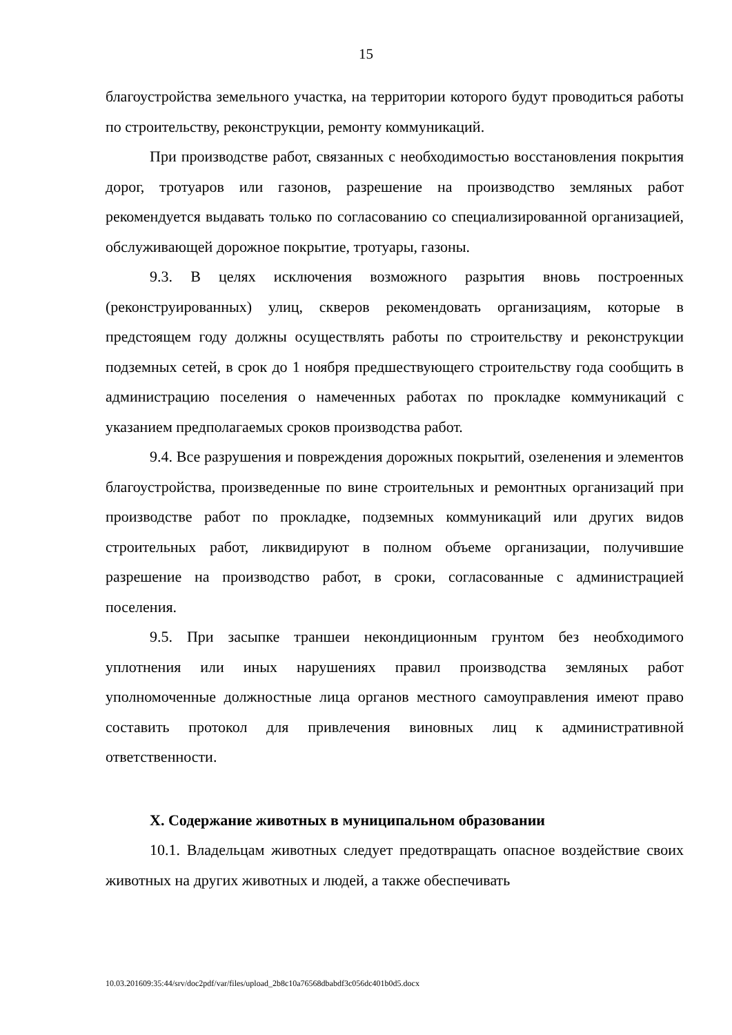15
благоустройства земельного участка, на территории которого будут проводиться работы по строительству, реконструкции, ремонту коммуникаций.
При производстве работ, связанных с необходимостью восстановления покрытия дорог, тротуаров или газонов, разрешение на производство земляных работ рекомендуется выдавать только по согласованию со специализированной организацией, обслуживающей дорожное покрытие, тротуары, газоны.
9.3. В целях исключения возможного разрытия вновь построенных (реконструированных) улиц, скверов рекомендовать организациям, которые в предстоящем году должны осуществлять работы по строительству и реконструкции подземных сетей, в срок до 1 ноября предшествующего строительству года сообщить в администрацию поселения о намеченных работах по прокладке коммуникаций с указанием предполагаемых сроков производства работ.
9.4. Все разрушения и повреждения дорожных покрытий, озеленения и элементов благоустройства, произведенные по вине строительных и ремонтных организаций при производстве работ по прокладке, подземных коммуникаций или других видов строительных работ, ликвидируют в полном объеме организации, получившие разрешение на производство работ, в сроки, согласованные с администрацией поселения.
9.5. При засыпке траншеи некондиционным грунтом без необходимого уплотнения или иных нарушениях правил производства земляных работ уполномоченные должностные лица органов местного самоуправления имеют право составить протокол для привлечения виновных лиц к административной ответственности.
X. Содержание животных в муниципальном образовании
10.1. Владельцам животных следует предотвращать опасное воздействие своих животных на других животных и людей, а также обеспечивать
10.03.201609:35:44/srv/doc2pdf/var/files/upload_2b8c10a76568dbabdf3c056dc401b0d5.docx